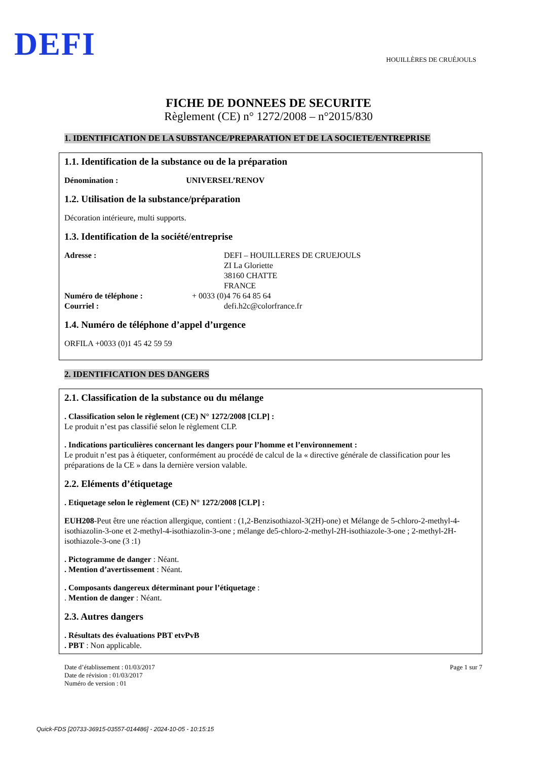DEFI
HOUILLÈRES DE CRUÉJOULS
FICHE DE DONNEES DE SECURITE
Règlement (CE) n° 1272/2008 – n°2015/830
1. IDENTIFICATION DE LA SUBSTANCE/PREPARATION ET DE LA SOCIETE/ENTREPRISE
1.1. Identification de la substance ou de la préparation
Dénomination : UNIVERSEL’RENOV
1.2. Utilisation de la substance/préparation
Décoration intérieure, multi supports.
1.3. Identification de la société/entreprise
Adresse : DEFI – HOUILLERES DE CRUEJOULS
ZI La Gloriette
38160 CHATTE
FRANCE
Numéro de téléphone : + 0033 (0)4 76 64 85 64
Courriel : defi.h2c@colorfrance.fr
1.4. Numéro de téléphone d’appel d’urgence
ORFILA +0033 (0)1 45 42 59 59
2. IDENTIFICATION DES DANGERS
2.1. Classification de la substance ou du mélange
. Classification selon le règlement (CE) N° 1272/2008 [CLP] :
Le produit n’est pas classifié selon le règlement CLP.
. Indications particulières concernant les dangers pour l’homme et l’environnement :
Le produit n’est pas à étiqueter, conformément au procédé de calcul de la « directive générale de classification pour les préparations de la CE » dans la dernière version valable.
2.2. Eléments d’étiquetage
. Etiquetage selon le règlement (CE) N° 1272/2008 [CLP] :
EUH208-Peut être une réaction allergique, contient : (1,2-Benzisothiazol-3(2H)-one) et Mélange de 5-chloro-2-methyl-4-isothiazolin-3-one et 2-methyl-4-isothiazolin-3-one ; mélange de5-chloro-2-methyl-2H-isothiazole-3-one ; 2-methyl-2H-isothiazole-3-one (3 :1)
. Pictogramme de danger : Néant.
. Mention d’avertissement : Néant.
. Composants dangereux déterminant pour l’étiquetage :
. Mention de danger : Néant.
2.3. Autres dangers
. Résultats des évaluations PBT etvPvB
. PBT : Non applicable.
Date d’établissement : 01/03/2017
Date de révision : 01/03/2017
Numéro de version : 01
Page 1 sur 7
Quick-FDS [20733-36915-03557-014486] - 2024-10-05 - 10:15:15